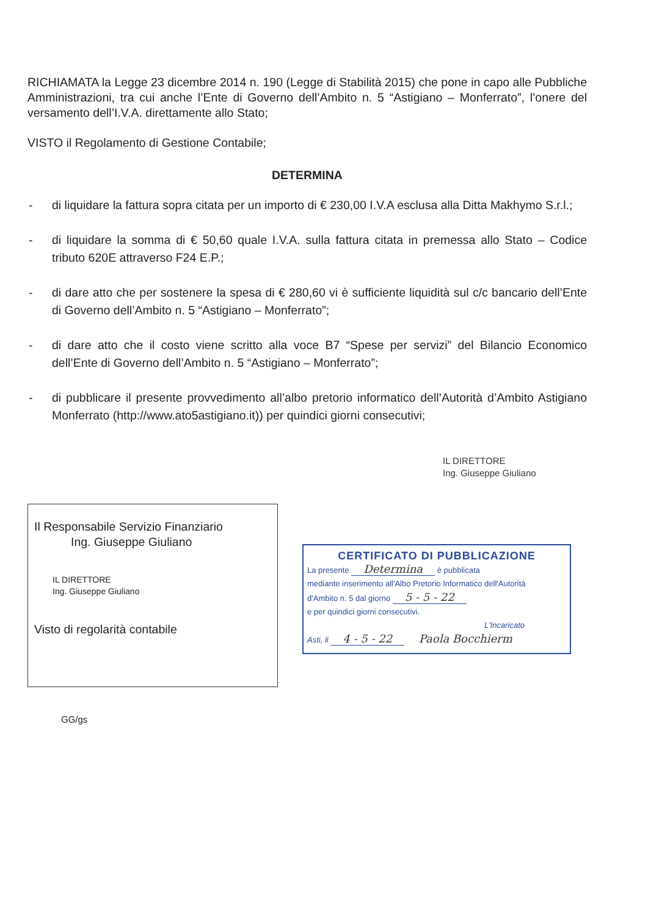RICHIAMATA la Legge 23 dicembre 2014 n. 190 (Legge di Stabilità 2015) che pone in capo alle Pubbliche Amministrazioni, tra cui anche l’Ente di Governo dell’Ambito n. 5 “Astigiano – Monferrato”, l’onere del versamento dell’I.V.A. direttamente allo Stato;
VISTO il Regolamento di Gestione Contabile;
DETERMINA
- di liquidare la fattura sopra citata per un importo di € 230,00 I.V.A esclusa alla Ditta Makhymo S.r.l.;
- di liquidare la somma di € 50,60 quale I.V.A. sulla fattura citata in premessa allo Stato – Codice tributo 620E attraverso F24 E.P.;
- di dare atto che per sostenere la spesa di € 280,60 vi è sufficiente liquidità sul c/c bancario dell’Ente di Governo dell’Ambito n. 5 “Astigiano – Monferrato”;
- di dare atto che il costo viene scritto alla voce B7 “Spese per servizi” del Bilancio Economico dell’Ente di Governo dell’Ambito n. 5 “Astigiano – Monferrato”;
- di pubblicare il presente provvedimento all’albo pretorio informatico dell’Autorità d’Ambito Astigiano Monferrato (http://www.ato5astigiano.it)) per quindici giorni consecutivi;
IL DIRETTORE
Ing. Giuseppe Giuliano
Il Responsabile Servizio Finanziario
Ing. Giuseppe Giuliano
IL DIRETTORE
Ing. Giuseppe Giuliano
Visto di regolarità contabile
CERTIFICATO DI PUBBLICAZIONE
La presente Determina è pubblicata
mediante inserimento all'Albo Pretorio Informatico dell'Autorità
d'Ambito n. 5 dal giorno 5 - 5 - 22
e per quindici giorni consecutivi.
L'Incaricato
Asti, li 4 - 5 - 22 Paola Bocchierm
GG/gs